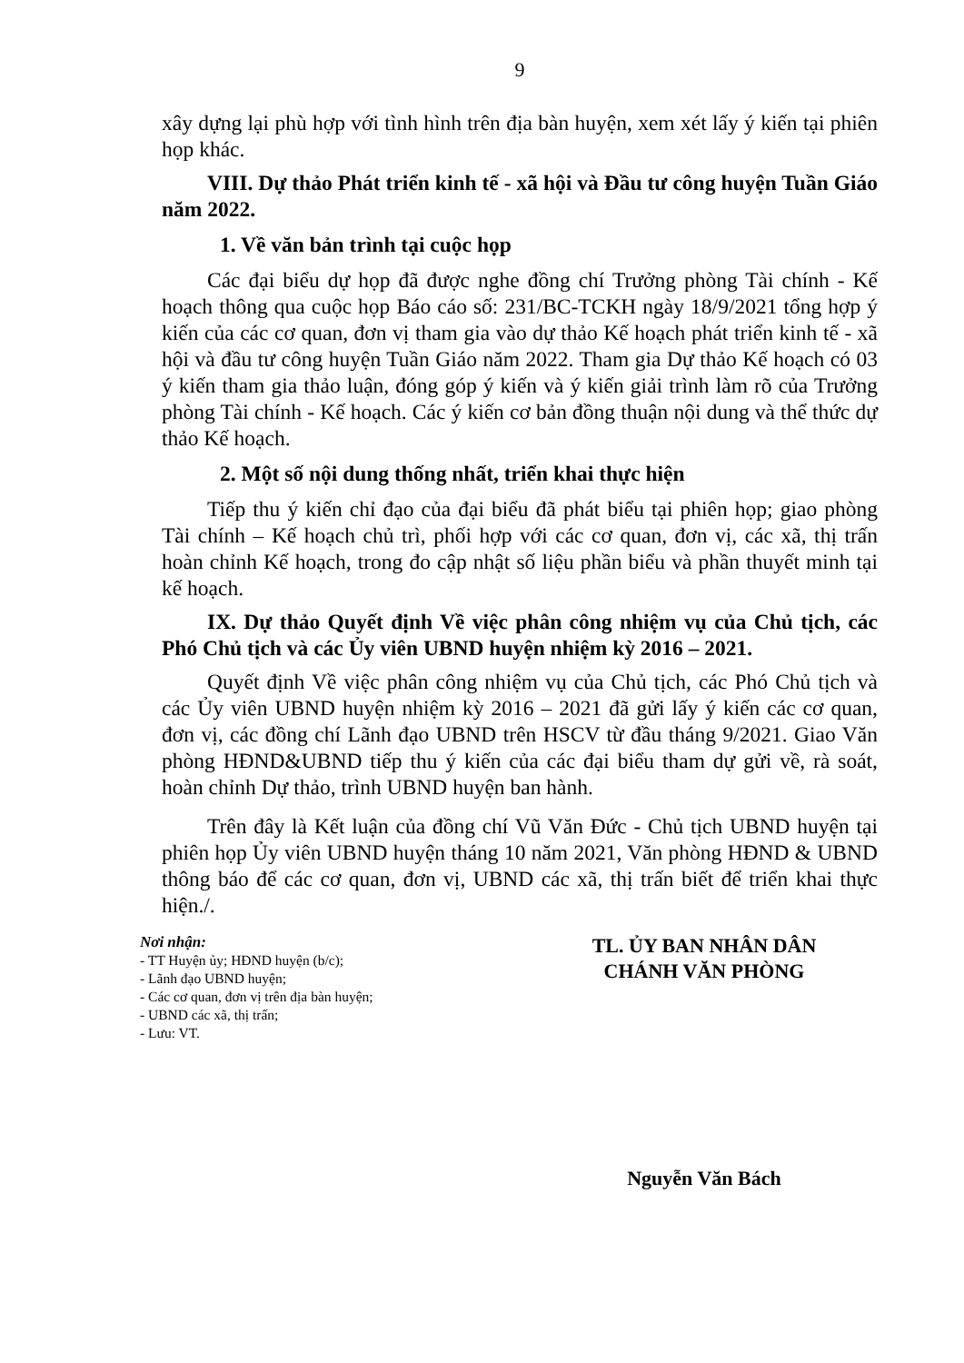9
xây dựng lại phù hợp với tình hình trên địa bàn huyện, xem xét lấy ý kiến tại phiên họp khác.
VIII. Dự thảo Phát triển kinh tế - xã hội và Đầu tư công huyện Tuần Giáo năm 2022.
1. Về văn bản trình tại cuộc họp
Các đại biểu dự họp đã được nghe đồng chí Trưởng phòng Tài chính - Kế hoạch thông qua cuộc họp Báo cáo số: 231/BC-TCKH ngày 18/9/2021 tổng hợp ý kiến của các cơ quan, đơn vị tham gia vào dự thảo Kế hoạch phát triển kinh tế - xã hội và đầu tư công huyện Tuần Giáo năm 2022. Tham gia Dự thảo Kế hoạch có 03 ý kiến tham gia thảo luận, đóng góp ý kiến và ý kiến giải trình làm rõ của Trưởng phòng Tài chính - Kế hoạch. Các ý kiến cơ bản đồng thuận nội dung và thể thức dự thảo Kế hoạch.
2. Một số nội dung thống nhất, triển khai thực hiện
Tiếp thu ý kiến chỉ đạo của đại biểu đã phát biểu tại phiên họp; giao phòng Tài chính – Kế hoạch chủ trì, phối hợp với các cơ quan, đơn vị, các xã, thị trấn hoàn chỉnh Kế hoạch, trong đo cập nhật số liệu phần biểu và phần thuyết minh tại kế hoạch.
IX. Dự thảo Quyết định Về việc phân công nhiệm vụ của Chủ tịch, các Phó Chủ tịch và các Ủy viên UBND huyện nhiệm kỳ 2016 – 2021.
Quyết định Về việc phân công nhiệm vụ của Chủ tịch, các Phó Chủ tịch và các Ủy viên UBND huyện nhiệm kỳ 2016 – 2021 đã gửi lấy ý kiến các cơ quan, đơn vị, các đồng chí Lãnh đạo UBND trên HSCV từ đầu tháng 9/2021. Giao Văn phòng HĐND&UBND tiếp thu ý kiến của các đại biểu tham dự gửi về, rà soát, hoàn chỉnh Dự thảo, trình UBND huyện ban hành.
Trên đây là Kết luận của đồng chí Vũ Văn Đức - Chủ tịch UBND huyện tại phiên họp Ủy viên UBND huyện tháng 10 năm 2021, Văn phòng HĐND & UBND thông báo để các cơ quan, đơn vị, UBND các xã, thị trấn biết để triển khai thực hiện./.
Nơi nhận:
- TT Huyện ủy; HĐND huyện (b/c);
- Lãnh đạo UBND huyện;
- Các cơ quan, đơn vị trên địa bàn huyện;
- UBND các xã, thị trấn;
- Lưu: VT.
TL. ỦY BAN NHÂN DÂN
CHÁNH VĂN PHÒNG
Nguyễn Văn Bách